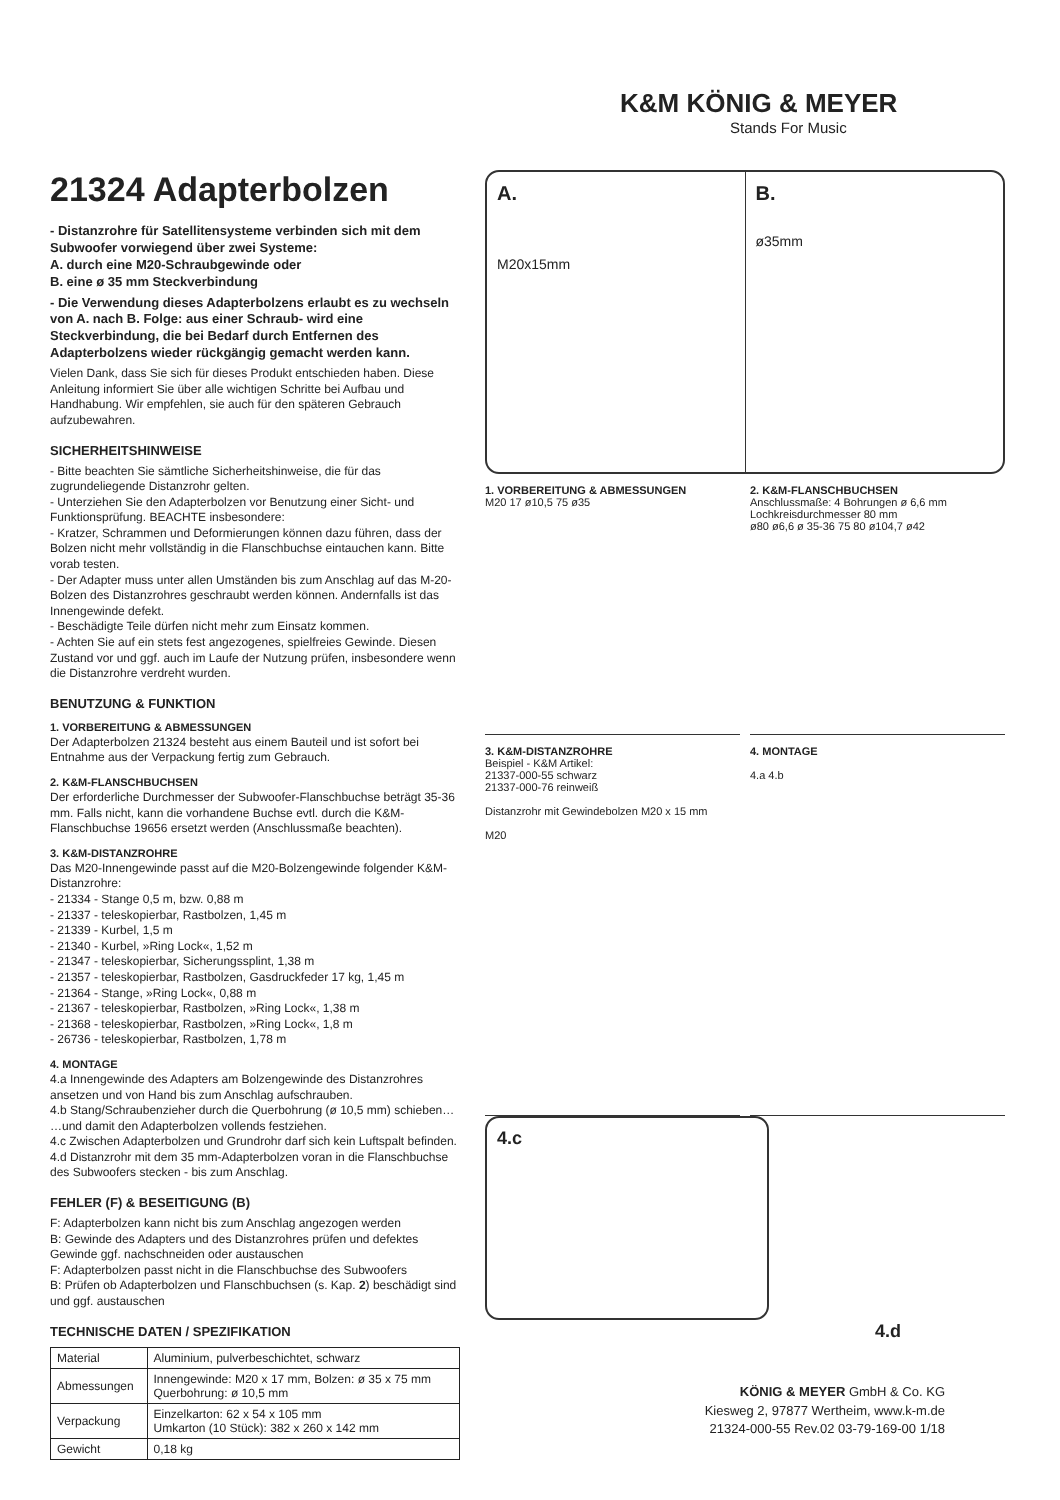K&M KÖNIG & MEYER
Stands For Music
21324 Adapterbolzen
- Distanzrohre für Satellitensysteme verbinden sich mit dem Subwoofer vorwiegend über zwei Systeme:
A. durch eine M20-Schraubgewinde oder
B. eine ø 35 mm Steckverbindung
- Die Verwendung dieses Adapterbolzens erlaubt es zu wechseln von A. nach B. Folge: aus einer Schraub- wird eine Steckverbindung, die bei Bedarf durch Entfernen des Adapterbolzens wieder rückgängig gemacht werden kann.
Vielen Dank, dass Sie sich für dieses Produkt entschieden haben. Diese Anleitung informiert Sie über alle wichtigen Schritte bei Aufbau und Handhabung. Wir empfehlen, sie auch für den späteren Gebrauch aufzubewahren.
SICHERHEITSHINWEISE
- Bitte beachten Sie sämtliche Sicherheitshinweise, die für das zugrundeliegende Distanzrohr gelten.
- Unterziehen Sie den Adapterbolzen vor Benutzung einer Sicht- und Funktionsprüfung. BEACHTE insbesondere:
- Kratzer, Schrammen und Deformierungen können dazu führen, dass der Bolzen nicht mehr vollständig in die Flanschbuchse eintauchen kann. Bitte vorab testen.
- Der Adapter muss unter allen Umständen bis zum Anschlag auf das M-20-Bolzen des Distanzrohres geschraubt werden können. Andernfalls ist das Innengewinde defekt.
- Beschädigte Teile dürfen nicht mehr zum Einsatz kommen.
- Achten Sie auf ein stets fest angezogenes, spielfreies Gewinde. Diesen Zustand vor und ggf. auch im Laufe der Nutzung prüfen, insbesondere wenn die Distanzrohre verdreht wurden.
BENUTZUNG & FUNKTION
1. VORBEREITUNG & ABMESSUNGEN
Der Adapterbolzen 21324 besteht aus einem Bauteil und ist sofort bei Entnahme aus der Verpackung fertig zum Gebrauch.
2. K&M-FLANSCHBUCHSEN
Der erforderliche Durchmesser der Subwoofer-Flanschbuchse beträgt 35-36 mm. Falls nicht, kann die vorhandene Buchse evtl. durch die K&M-Flanschbuchse 19656 ersetzt werden (Anschlussmaße beachten).
3. K&M-DISTANZROHRE
Das M20-Innengewinde passt auf die M20-Bolzengewinde folgender K&M-Distanzrohre:
- 21334 - Stange 0,5 m, bzw. 0,88 m
- 21337 - teleskopierbar, Rastbolzen, 1,45 m
- 21339 - Kurbel, 1,5 m
- 21340 - Kurbel, »Ring Lock«, 1,52 m
- 21347 - teleskopierbar, Sicherungssplint, 1,38 m
- 21357 - teleskopierbar, Rastbolzen, Gasdruckfeder 17 kg, 1,45 m
- 21364 - Stange, »Ring Lock«, 0,88 m
- 21367 - teleskopierbar, Rastbolzen, »Ring Lock«, 1,38 m
- 21368 - teleskopierbar, Rastbolzen, »Ring Lock«, 1,8 m
- 26736 - teleskopierbar, Rastbolzen, 1,78 m
4. MONTAGE
4.a Innengewinde des Adapters am Bolzengewinde des Distanzrohres ansetzen und von Hand bis zum Anschlag aufschrauben.
4.b Stang/Schraubenzieher durch die Querbohrung (ø 10,5 mm) schieben… …und damit den Adapterbolzen vollends festziehen.
4.c Zwischen Adapterbolzen und Grundrohr darf sich kein Luftspalt befinden.
4.d Distanzrohr mit dem 35 mm-Adapterbolzen voran in die Flanschbuchse des Subwoofers stecken - bis zum Anschlag.
FEHLER (F) & BESEITIGUNG (B)
F: Adapterbolzen kann nicht bis zum Anschlag angezogen werden
B: Gewinde des Adapters und des Distanzrohres prüfen und defektes Gewinde ggf. nachschneiden oder austauschen
F: Adapterbolzen passt nicht in die Flanschbuchse des Subwoofers
B: Prüfen ob Adapterbolzen und Flanschbuchsen (s. Kap. 2) beschädigt sind und ggf. austauschen
TECHNISCHE DATEN / SPEZIFIKATION
| Material | Aluminium, pulverbeschichtet, schwarz |
| Abmessungen | Innengewinde: M20 x 17 mm, Bolzen: ø 35 x 75 mm Querbohrung: ø 10,5 mm |
| Verpackung | Einzelkarton: 62 x 54 x 105 mm Umkarton (10 Stück): 382 x 260 x 142 mm |
| Gewicht | 0,18 kg |
A.
M20x15mm
B.
ø35mm
1. VORBEREITUNG & ABMESSUNGEN
M20 17 ø10,5 75 ø35
2. K&M-FLANSCHBUCHSEN
Anschlussmaße: 4 Bohrungen ø 6,6 mm
Lochkreisdurchmesser 80 mm
ø80 ø6,6 ø 35-36 75 80 ø104,7 ø42
3. K&M-DISTANZROHRE
Beispiel - K&M Artikel:
21337-000-55 schwarz
21337-000-76 reinweiß
Distanzrohr mit Gewindebolzen M20 x 15 mm
M20
4. MONTAGE
4.a 4.b
4.c
4.d
KÖNIG & MEYER GmbH & Co. KG
Kiesweg 2, 97877 Wertheim, www.k-m.de
21324-000-55 Rev.02 03-79-169-00 1/18